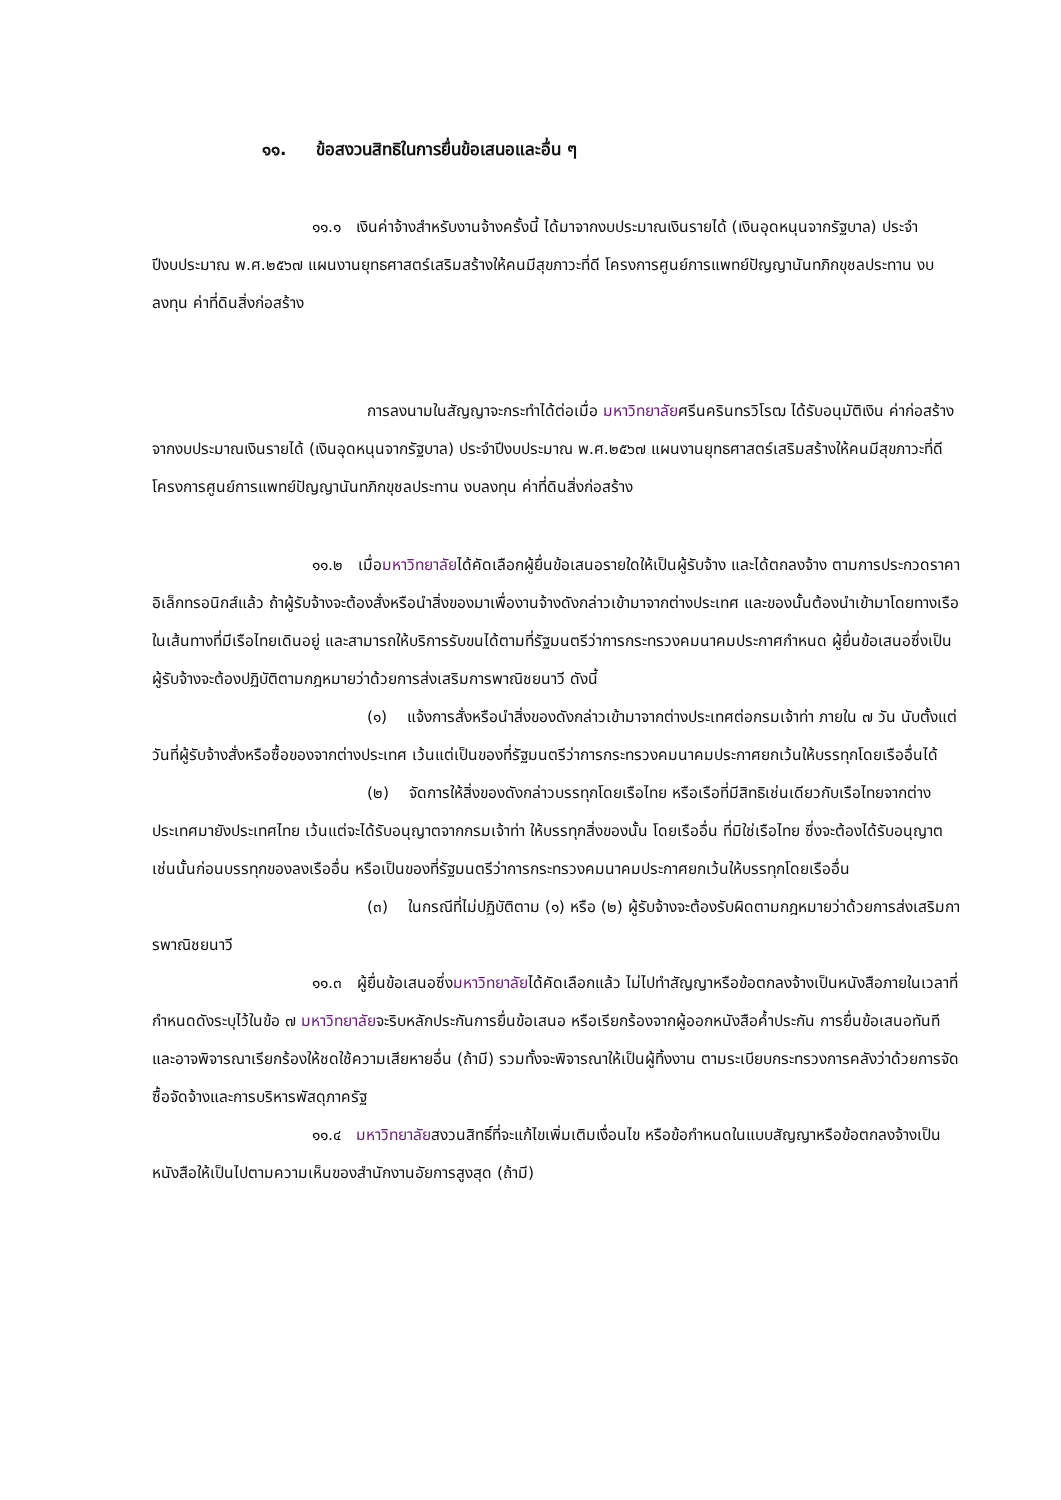๑๑. ข้อสงวนสิทธิในการยื่นข้อเสนอและอื่น ๆ
๑๑.๑ เงินค่าจ้างสำหรับงานจ้างครั้งนี้ ได้มาจากงบประมาณเงินรายได้ (เงินอุดหนุนจากรัฐบาล) ประจำปีงบประมาณ พ.ศ.๒๕๖๗ แผนงานยุทธศาสตร์เสริมสร้างให้คนมีสุขภาวะที่ดี โครงการศูนย์การแพทย์ปัญญานันทภิกขุชลประทาน งบลงทุน ค่าที่ดินสิ่งก่อสร้าง
การลงนามในสัญญาจะกระทำได้ต่อเมื่อ มหาวิทยาลัยศรีนครินทรวิโรฒ ได้รับอนุมัติเงิน ค่าก่อสร้างจากงบประมาณเงินรายได้ (เงินอุดหนุนจากรัฐบาล) ประจำปีงบประมาณ พ.ศ.๒๕๖๗ แผนงานยุทธศาสตร์เสริมสร้างให้คนมีสุขภาวะที่ดี โครงการศูนย์การแพทย์ปัญญานันทภิกขุชลประทาน งบลงทุน ค่าที่ดินสิ่งก่อสร้าง
๑๑.๒ เมื่อมหาวิทยาลัยได้คัดเลือกผู้ยื่นข้อเสนอรายใดให้เป็นผู้รับจ้าง และได้ตกลงจ้าง ตามการประกวดราคาอิเล็กทรอนิกส์แล้ว ถ้าผู้รับจ้างจะต้องสั่งหรือนำสิ่งของมาเพื่องานจ้างดังกล่าวเข้ามาจากต่างประเทศ และของนั้นต้องนำเข้ามาโดยทางเรือในเส้นทางที่มีเรือไทยเดินอยู่ และสามารถให้บริการรับขนได้ตามที่รัฐมนตรีว่าการกระทรวงคมนาคมประกาศกำหนด ผู้ยื่นข้อเสนอซึ่งเป็นผู้รับจ้างจะต้องปฏิบัติตามกฎหมายว่าด้วยการส่งเสริมการพาณิชยนาวี ดังนี้
(๑) แจ้งการสั่งหรือนำสิ่งของดังกล่าวเข้ามาจากต่างประเทศต่อกรมเจ้าท่า ภายใน ๗ วัน นับตั้งแต่วันที่ผู้รับจ้างสั่งหรือซื้อของจากต่างประเทศ เว้นแต่เป็นของที่รัฐมนตรีว่าการกระทรวงคมนาคมประกาศยกเว้นให้บรรทุกโดยเรืออื่นได้
(๒) จัดการให้สิ่งของดังกล่าวบรรทุกโดยเรือไทย หรือเรือที่มีสิทธิเช่นเดียวกับเรือไทยจากต่างประเทศมายังประเทศไทย เว้นแต่จะได้รับอนุญาตจากกรมเจ้าท่า ให้บรรทุกสิ่งของนั้น โดยเรืออื่น ที่มิใช่เรือไทย ซึ่งจะต้องได้รับอนุญาตเช่นนั้นก่อนบรรทุกของลงเรืออื่น หรือเป็นของที่รัฐมนตรีว่าการกระทรวงคมนาคมประกาศยกเว้นให้บรรทุกโดยเรืออื่น
(๓) ในกรณีที่ไม่ปฏิบัติตาม (๑) หรือ (๒) ผู้รับจ้างจะต้องรับผิดตามกฎหมายว่าด้วยการส่งเสริมการพาณิชยนาวี
๑๑.๓ ผู้ยื่นข้อเสนอซึ่งมหาวิทยาลัยได้คัดเลือกแล้ว ไม่ไปทำสัญญาหรือข้อตกลงจ้างเป็นหนังสือภายในเวลาที่กำหนดดังระบุไว้ในข้อ ๗ มหาวิทยาลัยจะริบหลักประกันการยื่นข้อเสนอ หรือเรียกร้องจากผู้ออกหนังสือค้ำประกัน การยื่นข้อเสนอทันที และอาจพิจารณาเรียกร้องให้ชดใช้ความเสียหายอื่น (ถ้ามี) รวมทั้งจะพิจารณาให้เป็นผู้ทิ้งงาน ตามระเบียบกระทรวงการคลังว่าด้วยการจัดซื้อจัดจ้างและการบริหารพัสดุภาครัฐ
๑๑.๔ มหาวิทยาลัยสงวนสิทธิ์ที่จะแก้ไขเพิ่มเติมเงื่อนไข หรือข้อกำหนดในแบบสัญญาหรือข้อตกลงจ้างเป็นหนังสือให้เป็นไปตามความเห็นของสำนักงานอัยการสูงสุด (ถ้ามี)